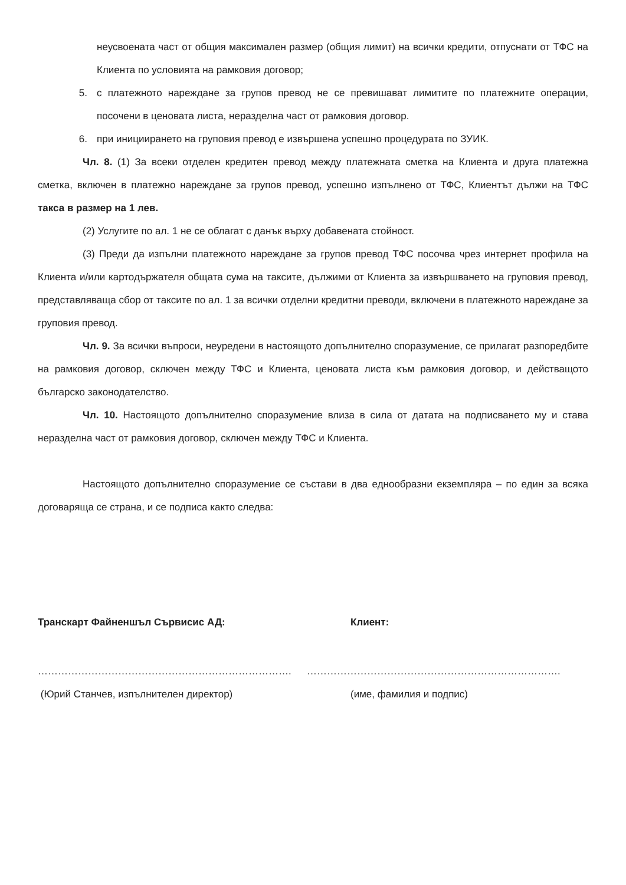неусвоената част от общия максимален размер (общия лимит) на всички кредити, отпуснати от ТФС на Клиента по условията на рамковия договор;
5. с платежното нареждане за групов превод не се превишават лимитите по платежните операции, посочени в ценовата листа, неразделна част от рамковия договор.
6. при инициирането на груповия превод е извършена успешно процедурата по ЗУИК.
Чл. 8. (1) За всеки отделен кредитен превод между платежната сметка на Клиента и друга платежна сметка, включен в платежно нареждане за групов превод, успешно изпълнено от ТФС, Клиентът дължи на ТФС такса в размер на 1 лев.
(2) Услугите по ал. 1 не се облагат с данък върху добавената стойност.
(3) Преди да изпълни платежното нареждане за групов превод ТФС посочва чрез интернет профила на Клиента и/или картодържателя общата сума на таксите, дължими от Клиента за извършването на груповия превод, представляваща сбор от таксите по ал. 1 за всички отделни кредитни преводи, включени в платежното нареждане за груповия превод.
Чл. 9. За всички въпроси, неуредени в настоящото допълнително споразумение, се прилагат разпоредбите на рамковия договор, сключен между ТФС и Клиента, ценовата листа към рамковия договор, и действащото българско законодателство.
Чл. 10. Настоящото допълнително споразумение влиза в сила от датата на подписването му и става неразделна част от рамковия договор, сключен между ТФС и Клиента.
Настоящото допълнително споразумение се състави в два еднообразни екземпляра – по един за всяка договаряща се страна, и се подписа както следва:
Транскарт Файненшъл Сървисис АД: Клиент:
…………………………………………………………………. ………………………………………………………………….
(Юрий Станчев, изпълнителен директор) (име, фамилия и подпис)